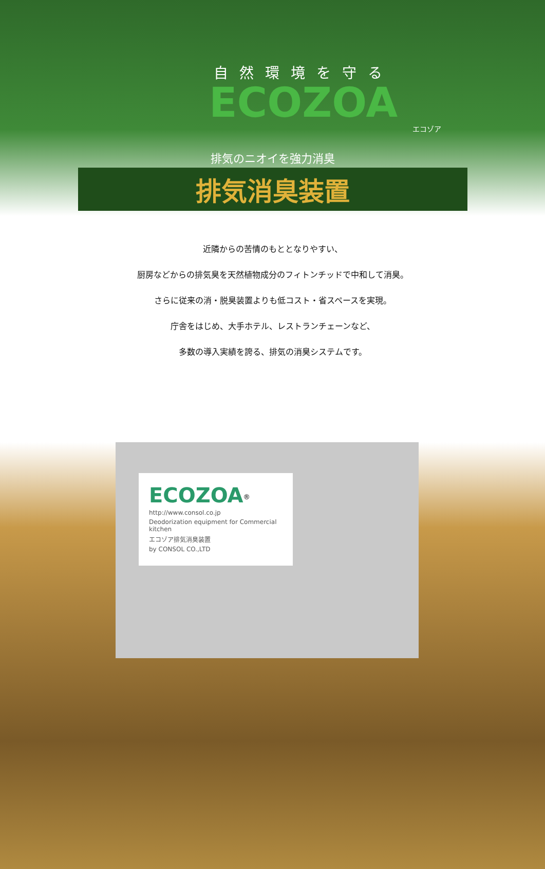自然環境を守る
ECOZOA
エコゾア
排気のニオイを強力消臭
排気消臭装置
近隣からの苦情のもととなりやすい、
厨房などからの排気臭を天然植物成分のフィトンチッドで中和して消臭。
さらに従来の消・脱臭装置よりも低コスト・省スペースを実現。
庁舎をはじめ、大手ホテル、レストランチェーンなど、
多数の導入実績を誇る、排気の消臭システムです。
ECOZOA<sup>®</sup>
http://www.consol.co.jp
Deodorization equipment for Commercial kitchen
エコゾア排気消臭装置
by CONSOL CO.,LTD